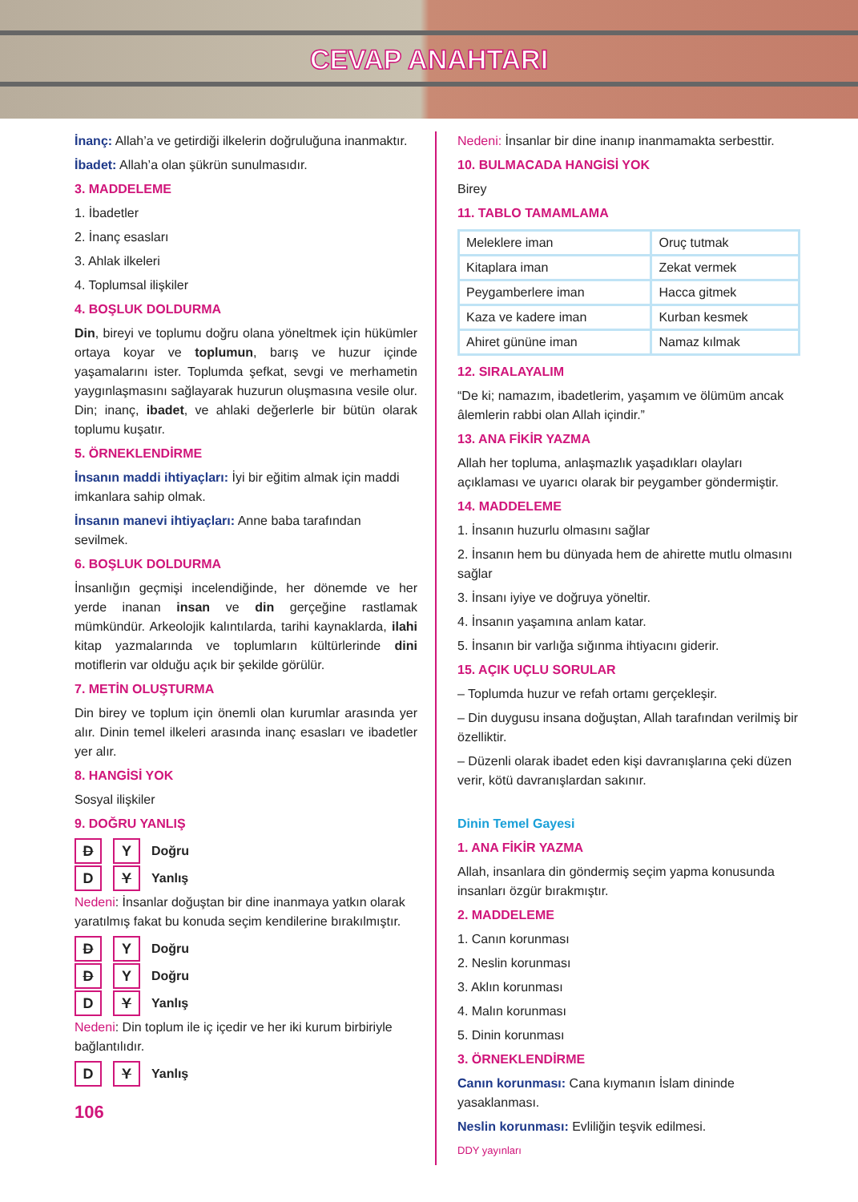CEVAP ANAHTARI
İnanç: Allah’a ve getirdiği ilkelerin doğruluğuna inanmaktır.
İbadet: Allah’a olan şükrün sunulmasıdır.
3. MADDELEME
1. İbadetler
2. İnanç esasları
3. Ahlak ilkeleri
4. Toplumsal ilişkiler
4. BOŞLUK DOLDURMA
Din, bireyi ve toplumu doğru olana yöneltmek için hükümler ortaya koyar ve toplumun, barış ve huzur içinde yaşamalarını ister. Toplumda şefkat, sevgi ve merhametin yaygınlaşmasını sağlayarak huzurun oluşmasına vesile olur. Din; inanç, ibadet, ve ahlaki değerlerle bir bütün olarak toplumu kuşatır.
5. ÖRNEKLENDİRME
İnsanın maddi ihtiyaçları: İyi bir eğitim almak için maddi imkanlara sahip olmak.
İnsanın manevi ihtiyaçları: Anne baba tarafından sevilmek.
6. BOŞLUK DOLDURMA
İnsanlığın geçmişi incelendiğinde, her dönemde ve her yerde inanan insan ve din gerçeğine rastlamak mümkündür. Arkeolojik kalıntılarda, tarihi kaynaklarda, ilahi kitap yazmalarında ve toplumların kültürlerinde dini motiflerin var olduğu açık bir şekilde görülür.
7. METİN OLUŞTURMA
Din birey ve toplum için önemli olan kurumlar arasında yer alır. Dinin temel ilkeleri arasında inanç esasları ve ibadetler yer alır.
8. HANGİSİ YOK
Sosyal ilişkiler
9. DOĞRU YANLIŞ
D Y Doğru
D Y Yanlış
Nedeni: İnsanlar doğuştan bir dine inanmaya yatkın olarak yaratılmış fakat bu konuda seçim kendilerine bırakılmıştır.
D Y Doğru
D Y Doğru
D Y Yanlış
Nedeni: Din toplum ile iç içedir ve her iki kurum birbiriyle bağlantılıdır.
D Y Yanlış
106
Nedeni: İnsanlar bir dine inanıp inanmamakta serbesttir.
10. BULMACADA HANGİSİ YOK
Birey
11. TABLO TAMAMLAMA
| Meleklere iman | Oruç tutmak |
| Kitaplara iman | Zekat vermek |
| Peygamberlere iman | Hacca gitmek |
| Kaza ve kadere iman | Kurban kesmek |
| Ahiret gününe iman | Namaz kılmak |
12. SIRALAYALIM
“De ki; namazım, ibadetlerim, yaşamım ve ölümüm ancak âlemlerin rabbi olan Allah içindir.”
13. ANA FİKİR YAZMA
Allah her topluma, anlaşmazlık yaşadıkları olayları açıklaması ve uyarıcı olarak bir peygamber göndermiştir.
14. MADDELEME
1. İnsanın huzurlu olmasını sağlar
2. İnsanın hem bu dünyada hem de ahirette mutlu olmasını sağlar
3. İnsanı iyiye ve doğruya yöneltir.
4. İnsanın yaşamına anlam katar.
5. İnsanın bir varlığa sığınma ihtiyacını giderir.
15. AÇIK UÇLU SORULAR
– Toplumda huzur ve refah ortamı gerçekleşir.
– Din duygusu insana doğuştan, Allah tarafından verilmiş bir özelliktir.
– Düzenli olarak ibadet eden kişi davranışlarına çeki düzen verir, kötü davranışlardan sakınır.
Dinin Temel Gayesi
1. ANA FİKİR YAZMA
Allah, insanlara din göndermiş seçim yapma konusunda insanları özgür bırakmıştır.
2. MADDELEME
1. Canın korunması
2. Neslin korunması
3. Aklın korunması
4. Malın korunması
5. Dinin korunması
3. ÖRNEKLENDİRME
Canın korunması: Cana kıymanın İslam dininde yasaklanması.
Neslin korunması: Evliliğin teşvik edilmesi.
DDY yayınları